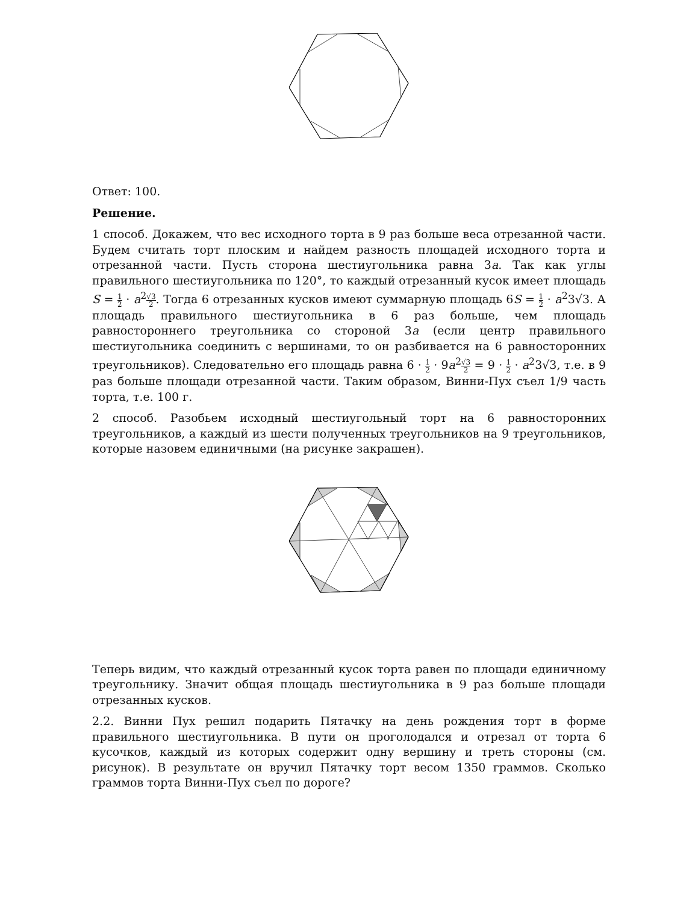Ответ: 100.
Решение.
1 способ. Докажем, что вес исходного торта в 9 раз больше веса отрезанной части. Будем считать торт плоским и найдем разность площадей исходного торта и отрезанной части. Пусть сторона шестиугольника равна 3a. Так как углы правильного шестиугольника по 120°, то каждый отрезанный кусок имеет площадь S = 1 2 · a<sup>2</sup>√3 2. Тогда 6 отрезанных кусков имеют суммарную площадь 6S = 1 2 · a<sup>2</sup>3√3. А площадь правильного шестиугольника в 6 раз больше, чем площадь равностороннего треугольника со стороной 3a (если центр правильного шестиугольника соединить с вершинами, то он разбивается на 6 равносторонних треугольников). Следовательно его площадь равна 6 · 1 2 · 9a<sup>2</sup>√3 2 = 9 · 1 2 · a<sup>2</sup>3√3, т.е. в 9 раз больше площади отрезанной части. Таким образом, Винни-Пух съел 1/9 часть торта, т.е. 100 г.
2 способ. Разобьем исходный шестиугольный торт на 6 равносторонних треугольников, а каждый из шести полученных треугольников на 9 треугольников, которые назовем единичными (на рисунке закрашен).
Теперь видим, что каждый отрезанный кусок торта равен по площади единичному треугольнику. Значит общая площадь шестиугольника в 9 раз больше площади отрезанных кусков.
2.2. Винни Пух решил подарить Пятачку на день рождения торт в форме правильного шестиугольника. В пути он проголодался и отрезал от торта 6 кусочков, каждый из которых содержит одну вершину и треть стороны (см. рисунок). В результате он вручил Пятачку торт весом 1350 граммов. Сколько граммов торта Винни-Пух съел по дороге?